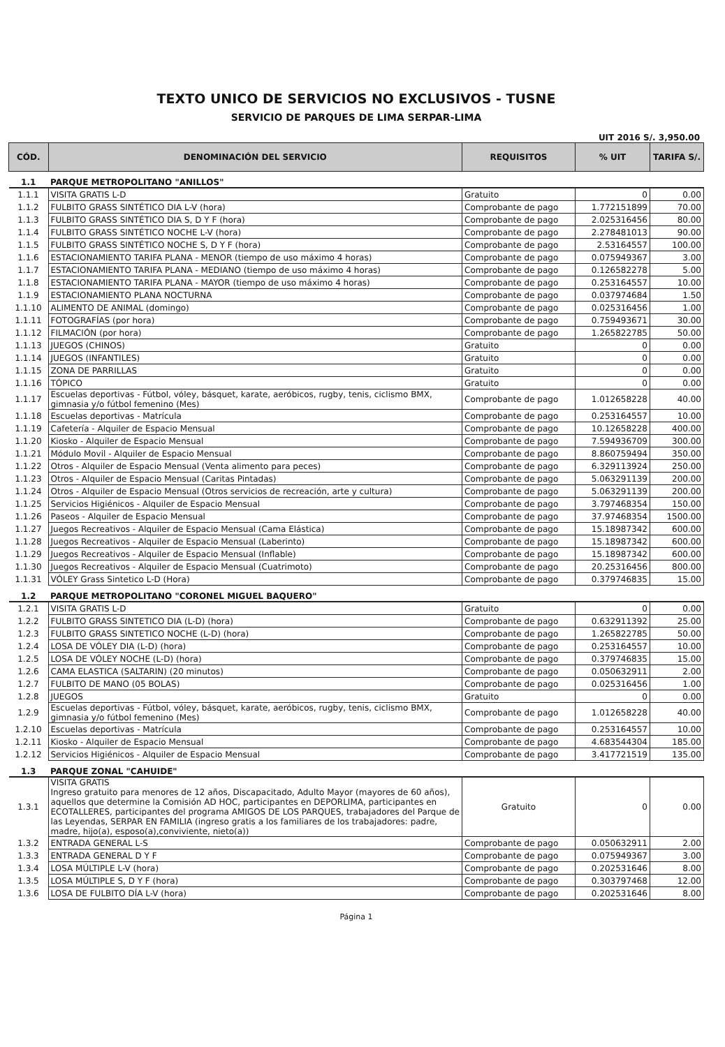TEXTO UNICO DE SERVICIOS NO EXCLUSIVOS - TUSNE
SERVICIO DE PARQUES DE LIMA SERPAR-LIMA
UIT 2016 S/. 3,950.00
| CÓD. | DENOMINACIÓN DEL SERVICIO | REQUISITOS | % UIT | TARIFA S/. |
| --- | --- | --- | --- | --- |
| 1.1 | PARQUE METROPOLITANO "ANILLOS" | | | |
| 1.1.1 | VISITA GRATIS L-D | Gratuito | 0 | 0.00 |
| 1.1.2 | FULBITO GRASS SINTÉTICO DIA L-V (hora) | Comprobante de pago | 1.772151899 | 70.00 |
| 1.1.3 | FULBITO GRASS SINTÉTICO DIA S, D Y F (hora) | Comprobante de pago | 2.025316456 | 80.00 |
| 1.1.4 | FULBITO GRASS SINTÉTICO NOCHE L-V (hora) | Comprobante de pago | 2.278481013 | 90.00 |
| 1.1.5 | FULBITO GRASS SINTÉTICO NOCHE S, D Y F (hora) | Comprobante de pago | 2.53164557 | 100.00 |
| 1.1.6 | ESTACIONAMIENTO TARIFA PLANA - MENOR (tiempo de uso máximo 4 horas) | Comprobante de pago | 0.075949367 | 3.00 |
| 1.1.7 | ESTACIONAMIENTO TARIFA PLANA - MEDIANO (tiempo de uso máximo 4 horas) | Comprobante de pago | 0.126582278 | 5.00 |
| 1.1.8 | ESTACIONAMIENTO TARIFA PLANA - MAYOR (tiempo de uso máximo 4 horas) | Comprobante de pago | 0.253164557 | 10.00 |
| 1.1.9 | ESTACIONAMIENTO PLANA NOCTURNA | Comprobante de pago | 0.037974684 | 1.50 |
| 1.1.10 | ALIMENTO DE ANIMAL (domingo) | Comprobante de pago | 0.025316456 | 1.00 |
| 1.1.11 | FOTOGRAFÍAS (por hora) | Comprobante de pago | 0.759493671 | 30.00 |
| 1.1.12 | FILMACIÓN (por hora) | Comprobante de pago | 1.265822785 | 50.00 |
| 1.1.13 | JUEGOS (CHINOS) | Gratuito | 0 | 0.00 |
| 1.1.14 | JUEGOS (INFANTILES) | Gratuito | 0 | 0.00 |
| 1.1.15 | ZONA DE PARRILLAS | Gratuito | 0 | 0.00 |
| 1.1.16 | TÓPICO | Gratuito | 0 | 0.00 |
| 1.1.17 | Escuelas deportivas - Fútbol, vóley, básquet, karate, aeróbicos, rugby, tenis, ciclismo BMX, gimnasia y/o fútbol femenino (Mes) | Comprobante de pago | 1.012658228 | 40.00 |
| 1.1.18 | Escuelas deportivas - Matrícula | Comprobante de pago | 0.253164557 | 10.00 |
| 1.1.19 | Cafetería - Alquiler de Espacio Mensual | Comprobante de pago | 10.12658228 | 400.00 |
| 1.1.20 | Kiosko - Alquiler de Espacio Mensual | Comprobante de pago | 7.594936709 | 300.00 |
| 1.1.21 | Módulo Movil - Alquiler de Espacio Mensual | Comprobante de pago | 8.860759494 | 350.00 |
| 1.1.22 | Otros - Alquiler de Espacio Mensual (Venta alimento para peces) | Comprobante de pago | 6.329113924 | 250.00 |
| 1.1.23 | Otros - Alquiler de Espacio Mensual (Caritas Pintadas) | Comprobante de pago | 5.063291139 | 200.00 |
| 1.1.24 | Otros - Alquiler de Espacio Mensual (Otros servicios de recreación, arte y cultura) | Comprobante de pago | 5.063291139 | 200.00 |
| 1.1.25 | Servicios Higiénicos - Alquiler de Espacio Mensual | Comprobante de pago | 3.797468354 | 150.00 |
| 1.1.26 | Paseos - Alquiler de Espacio Mensual | Comprobante de pago | 37.97468354 | 1500.00 |
| 1.1.27 | Juegos Recreativos - Alquiler de Espacio Mensual (Cama Elástica) | Comprobante de pago | 15.18987342 | 600.00 |
| 1.1.28 | Juegos Recreativos - Alquiler de Espacio Mensual (Laberinto) | Comprobante de pago | 15.18987342 | 600.00 |
| 1.1.29 | Juegos Recreativos - Alquiler de Espacio Mensual (Inflable) | Comprobante de pago | 15.18987342 | 600.00 |
| 1.1.30 | Juegos Recreativos - Alquiler de Espacio Mensual (Cuatrimoto) | Comprobante de pago | 20.25316456 | 800.00 |
| 1.1.31 | VÓLEY Grass Sintetico L-D (Hora) | Comprobante de pago | 0.379746835 | 15.00 |
| 1.2 | PARQUE METROPOLITANO "CORONEL MIGUEL BAQUERO" | | | |
| 1.2.1 | VISITA GRATIS L-D | Gratuito | 0 | 0.00 |
| 1.2.2 | FULBITO GRASS SINTETICO DIA (L-D) (hora) | Comprobante de pago | 0.632911392 | 25.00 |
| 1.2.3 | FULBITO GRASS SINTETICO NOCHE (L-D) (hora) | Comprobante de pago | 1.265822785 | 50.00 |
| 1.2.4 | LOSA DE VÓLEY DIA (L-D) (hora) | Comprobante de pago | 0.253164557 | 10.00 |
| 1.2.5 | LOSA DE VÓLEY NOCHE (L-D) (hora) | Comprobante de pago | 0.379746835 | 15.00 |
| 1.2.6 | CAMA ELASTICA (SALTARIN) (20 minutos) | Comprobante de pago | 0.050632911 | 2.00 |
| 1.2.7 | FULBITO DE MANO (05 BOLAS) | Comprobante de pago | 0.025316456 | 1.00 |
| 1.2.8 | JUEGOS | Gratuito | 0 | 0.00 |
| 1.2.9 | Escuelas deportivas - Fútbol, vóley, básquet, karate, aeróbicos, rugby, tenis, ciclismo BMX, gimnasia y/o fútbol femenino (Mes) | Comprobante de pago | 1.012658228 | 40.00 |
| 1.2.10 | Escuelas deportivas - Matrícula | Comprobante de pago | 0.253164557 | 10.00 |
| 1.2.11 | Kiosko - Alquiler de Espacio Mensual | Comprobante de pago | 4.683544304 | 185.00 |
| 1.2.12 | Servicios Higiénicos - Alquiler de Espacio Mensual | Comprobante de pago | 3.417721519 | 135.00 |
| 1.3 | PARQUE ZONAL "CAHUIDE" | | | |
| 1.3.1 | VISITA GRATIS Ingreso gratuito para menores de 12 años, Discapacitado, Adulto Mayor (mayores de 60 años), aquellos que determine la Comisión AD HOC, participantes en DEPORLIMA, participantes en ECOTALLERES, participantes del programa AMIGOS DE LOS PARQUES, trabajadores del Parque de las Leyendas, SERPAR EN FAMILIA (ingreso gratis a los familiares de los trabajadores: padre, madre, hijo(a), esposo(a),conviviente, nieto(a)) | Gratuito | 0 | 0.00 |
| 1.3.2 | ENTRADA GENERAL L-S | Comprobante de pago | 0.050632911 | 2.00 |
| 1.3.3 | ENTRADA GENERAL D Y F | Comprobante de pago | 0.075949367 | 3.00 |
| 1.3.4 | LOSA MÚLTIPLE L-V (hora) | Comprobante de pago | 0.202531646 | 8.00 |
| 1.3.5 | LOSA MÚLTIPLE S, D Y F (hora) | Comprobante de pago | 0.303797468 | 12.00 |
| 1.3.6 | LOSA DE FULBITO DÍA L-V (hora) | Comprobante de pago | 0.202531646 | 8.00 |
Página 1